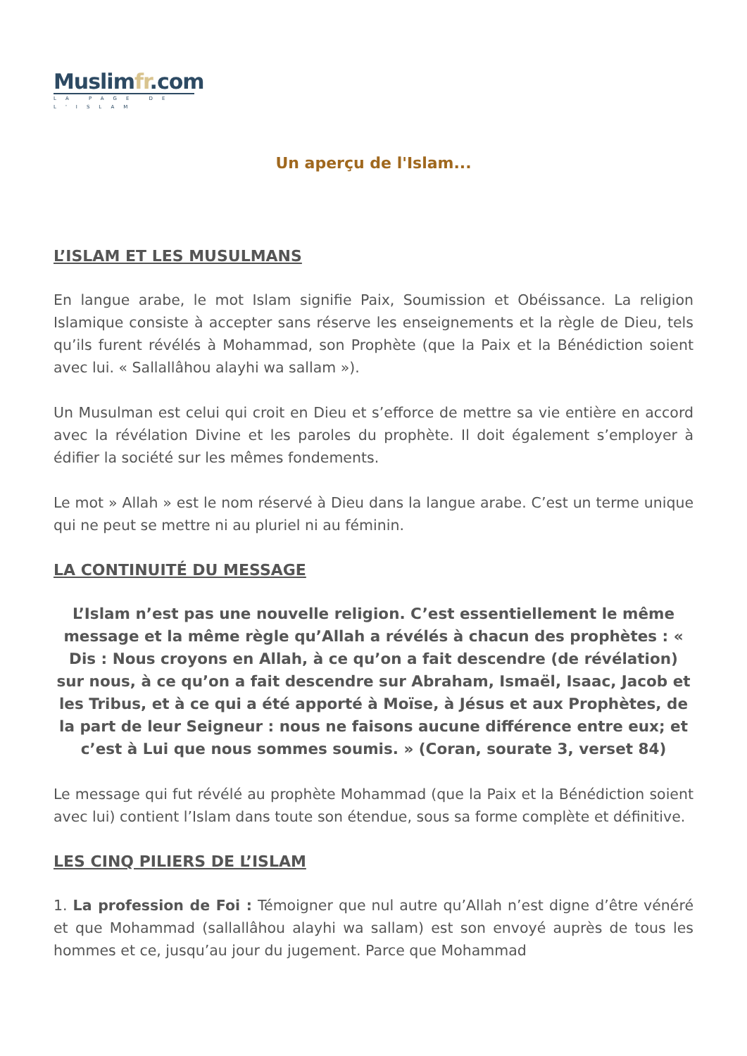Muslimfr.com
LA PAGE DE L'ISLAM
Un aperçu de l'Islam...
L’ISLAM ET LES MUSULMANS
En langue arabe, le mot Islam signifie Paix, Soumission et Obéissance. La religion Islamique consiste à accepter sans réserve les enseignements et la règle de Dieu, tels qu’ils furent révélés à Mohammad, son Prophète (que la Paix et la Bénédiction soient avec lui. « Sallallâhou alayhi wa sallam »).
Un Musulman est celui qui croit en Dieu et s’efforce de mettre sa vie entière en accord avec la révélation Divine et les paroles du prophète. Il doit également s’employer à édifier la société sur les mêmes fondements.
Le mot » Allah » est le nom réservé à Dieu dans la langue arabe. C’est un terme unique qui ne peut se mettre ni au pluriel ni au féminin.
LA CONTINUITÉ DU MESSAGE
L’Islam n’est pas une nouvelle religion. C’est essentiellement le même message et la même règle qu’Allah a révélés à chacun des prophètes : « Dis : Nous croyons en Allah, à ce qu’on a fait descendre (de révélation) sur nous, à ce qu’on a fait descendre sur Abraham, Ismaël, Isaac, Jacob et les Tribus, et à ce qui a été apporté à Moïse, à Jésus et aux Prophètes, de la part de leur Seigneur : nous ne faisons aucune différence entre eux; et c’est à Lui que nous sommes soumis. » (Coran, sourate 3, verset 84)
Le message qui fut révélé au prophète Mohammad (que la Paix et la Bénédiction soient avec lui) contient l’Islam dans toute son étendue, sous sa forme complète et définitive.
LES CINQ PILIERS DE L’ISLAM
1. La profession de Foi : Témoigner que nul autre qu’Allah n’est digne d’être vénéré et que Mohammad (sallallâhou alayhi wa sallam) est son envoyé auprès de tous les hommes et ce, jusqu’au jour du jugement. Parce que Mohammad